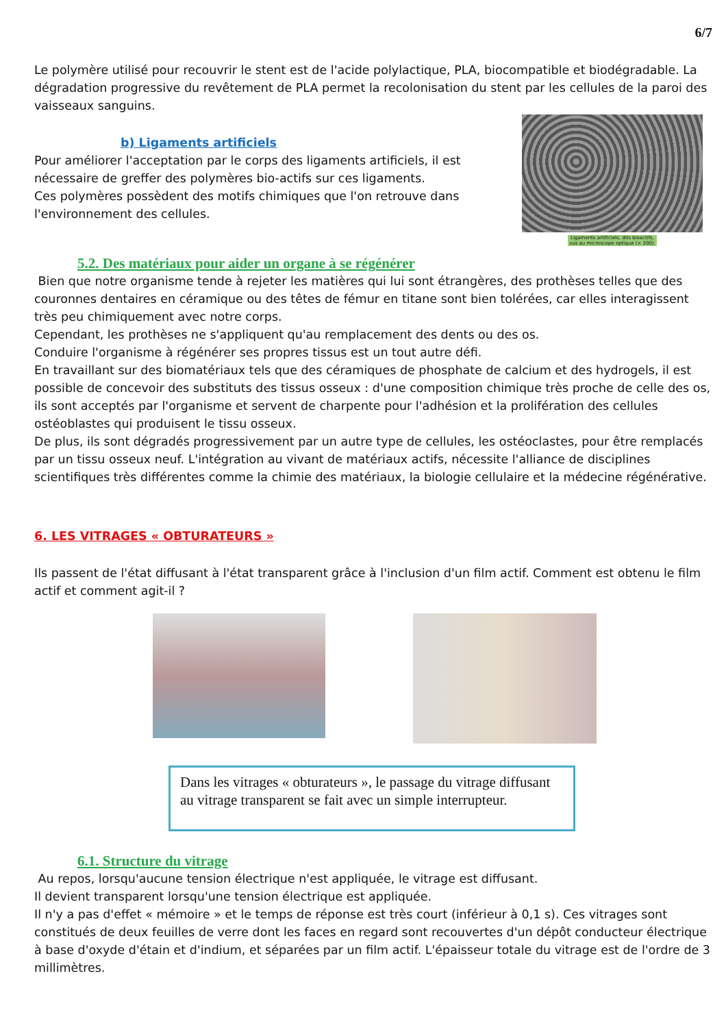6/7
Le polymère utilisé pour recouvrir le stent est de l'acide polylactique, PLA, biocompatible et biodégradable. La dégradation progressive du revêtement de PLA permet la recolonisation du stent par les cellules de la paroi des vaisseaux sanguins.
b) Ligaments artificiels
Pour améliorer l'acceptation par le corps des ligaments artificiels, il est nécessaire de greffer des polymères bio-actifs sur ces ligaments.
Ces polymères possèdent des motifs chimiques que l'on retrouve dans l'environnement des cellules.
Ligaments artificiels, dits bioactifs, vus au microscope optique (× 200).
5.2. Des matériaux pour aider un organe à se régénérer
Bien que notre organisme tende à rejeter les matières qui lui sont étrangères, des prothèses telles que des couronnes dentaires en céramique ou des têtes de fémur en titane sont bien tolérées, car elles interagissent très peu chimiquement avec notre corps.
Cependant, les prothèses ne s'appliquent qu'au remplacement des dents ou des os.
Conduire l'organisme à régénérer ses propres tissus est un tout autre défi.
En travaillant sur des biomatériaux tels que des céramiques de phosphate de calcium et des hydrogels, il est possible de concevoir des substituts des tissus osseux : d'une composition chimique très proche de celle des os, ils sont acceptés par l'organisme et servent de charpente pour l'adhésion et la prolifération des cellules ostéoblastes qui produisent le tissu osseux.
De plus, ils sont dégradés progressivement par un autre type de cellules, les ostéoclastes, pour être remplacés par un tissu osseux neuf. L'intégration au vivant de matériaux actifs, nécessite l'alliance de disciplines scientifiques très différentes comme la chimie des matériaux, la biologie cellulaire et la médecine régénérative.
6. LES VITRAGES « OBTURATEURS »
Ils passent de l'état diffusant à l'état transparent grâce à l'inclusion d'un film actif. Comment est obtenu le film actif et comment agit-il ?
Dans les vitrages « obturateurs », le passage du vitrage diffusant au vitrage transparent se fait avec un simple interrupteur.
6.1. Structure du vitrage
Au repos, lorsqu'aucune tension électrique n'est appliquée, le vitrage est diffusant.
Il devient transparent lorsqu'une tension électrique est appliquée.
Il n'y a pas d'effet « mémoire » et le temps de réponse est très court (inférieur à 0,1 s). Ces vitrages sont constitués de deux feuilles de verre dont les faces en regard sont recouvertes d'un dépôt conducteur électrique à base d'oxyde d'étain et d'indium, et séparées par un film actif. L'épaisseur totale du vitrage est de l'ordre de 3 millimètres.